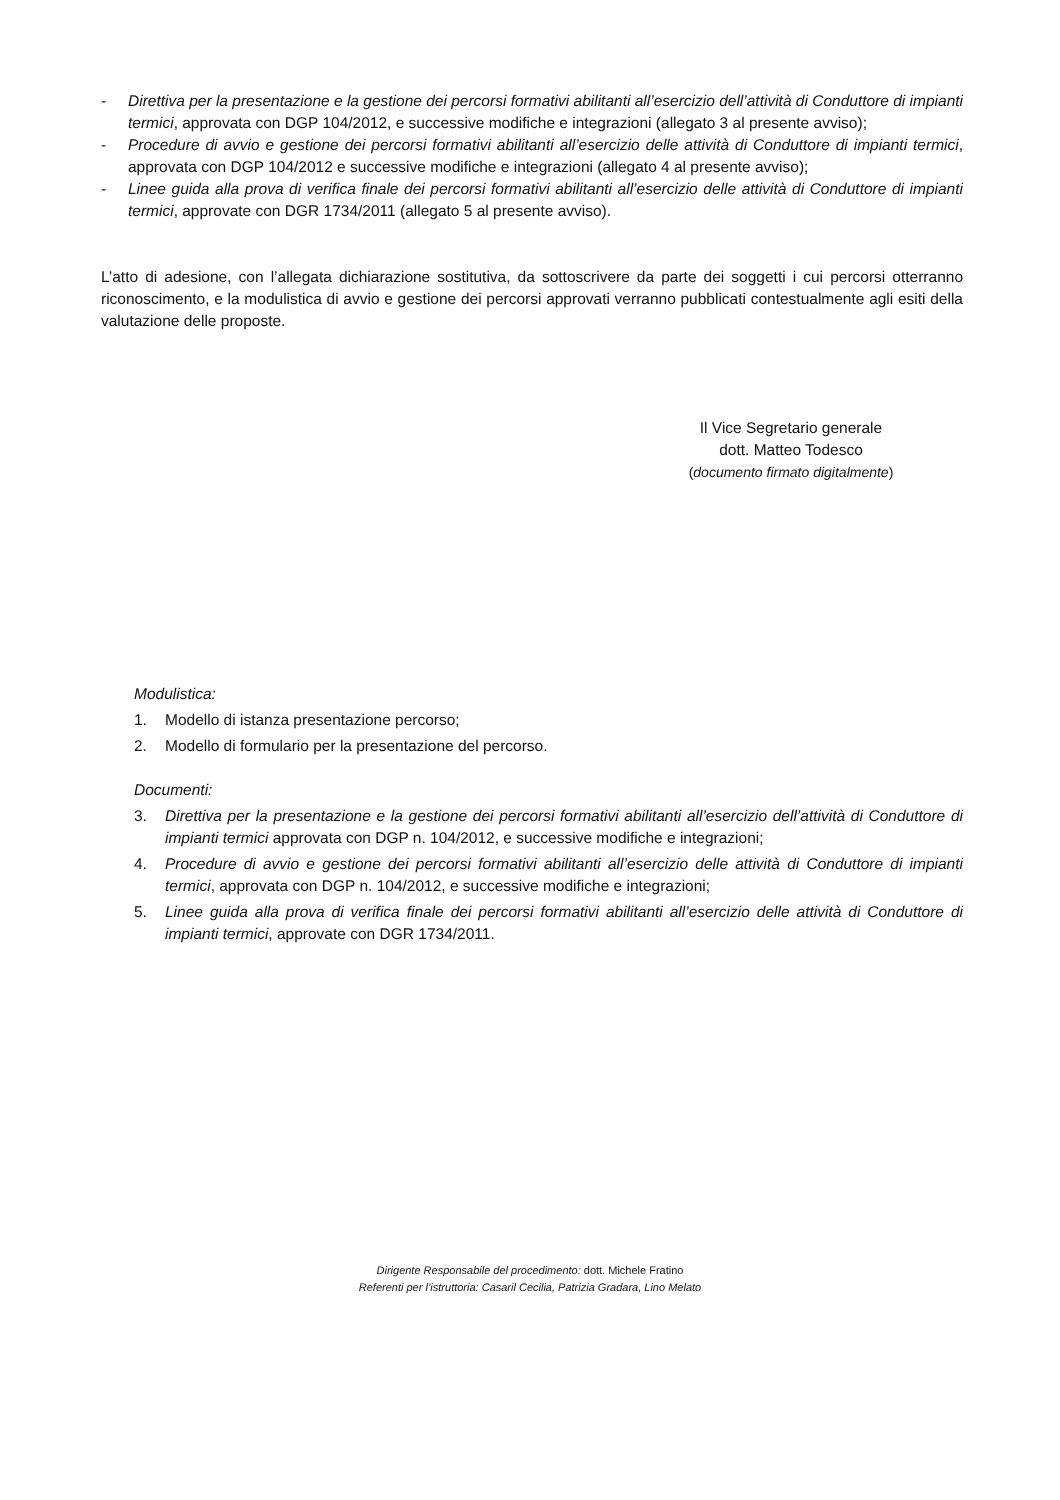- Direttiva per la presentazione e la gestione dei percorsi formativi abilitanti all’esercizio dell’attività di Conduttore di impianti termici, approvata con DGP 104/2012, e successive modifiche e integrazioni (allegato 3 al presente avviso);
- Procedure di avvio e gestione dei percorsi formativi abilitanti all’esercizio delle attività di Conduttore di impianti termici, approvata con DGP 104/2012 e successive modifiche e integrazioni (allegato 4 al presente avviso);
- Linee guida alla prova di verifica finale dei percorsi formativi abilitanti all’esercizio delle attività di Conduttore di impianti termici, approvate con DGR 1734/2011 (allegato 5 al presente avviso).
L’atto di adesione, con l’allegata dichiarazione sostitutiva, da sottoscrivere da parte dei soggetti i cui percorsi otterranno riconoscimento, e la modulistica di avvio e gestione dei percorsi approvati verranno pubblicati contestualmente agli esiti della valutazione delle proposte.
Il Vice Segretario generale
dott. Matteo Todesco
(documento firmato digitalmente)
Modulistica:
1. Modello di istanza presentazione percorso;
2. Modello di formulario per la presentazione del percorso.
Documenti:
3. Direttiva per la presentazione e la gestione dei percorsi formativi abilitanti all’esercizio dell’attività di Conduttore di impianti termici approvata con DGP n. 104/2012, e successive modifiche e integrazioni;
4. Procedure di avvio e gestione dei percorsi formativi abilitanti all’esercizio delle attività di Conduttore di impianti termici, approvata con DGP n. 104/2012, e successive modifiche e integrazioni;
5. Linee guida alla prova di verifica finale dei percorsi formativi abilitanti all’esercizio delle attività di Conduttore di impianti termici, approvate con DGR 1734/2011.
Dirigente Responsabile del procedimento: dott. Michele Fratino
Referenti per l’istruttoria: Casaril Cecilia, Patrizia Gradara, Lino Melato